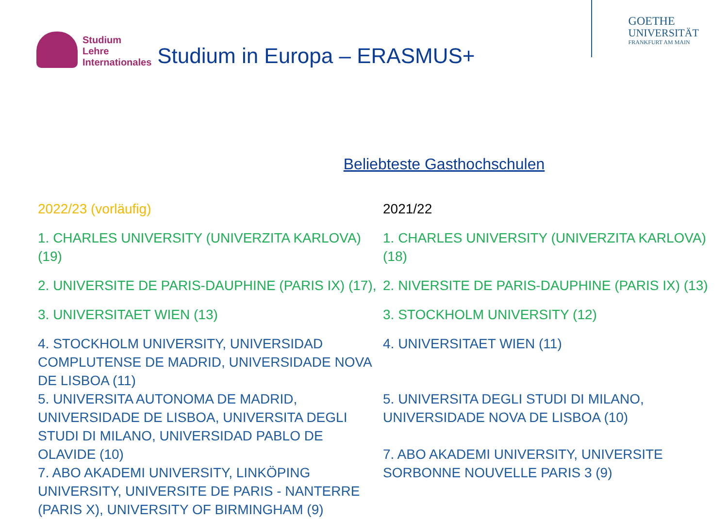Studium
Lehre
Internationales
Studium in Europa – ERASMUS+
GOETHE
UNIVERSITÄT
FRANKFURT AM MAIN
Beliebteste Gasthochschulen
2022/23 (vorläufig)
1. CHARLES UNIVERSITY (UNIVERZITA KARLOVA) (19)
2. UNIVERSITE DE PARIS-DAUPHINE (PARIS IX) (17),
3. UNIVERSITAET WIEN (13)
4. STOCKHOLM UNIVERSITY, UNIVERSIDAD COMPLUTENSE DE MADRID, UNIVERSIDADE NOVA DE LISBOA (11)
5. UNIVERSITA AUTONOMA DE MADRID, UNIVERSIDADE DE LISBOA, UNIVERSITA DEGLI STUDI DI MILANO, UNIVERSIDAD PABLO DE OLAVIDE (10)
7. ABO AKADEMI UNIVERSITY, LINKÖPING UNIVERSITY, UNIVERSITE DE PARIS - NANTERRE (PARIS X), UNIVERSITY OF BIRMINGHAM (9)
2021/22
1. CHARLES UNIVERSITY (UNIVERZITA KARLOVA) (18)
2. NIVERSITE DE PARIS-DAUPHINE (PARIS IX) (13)
3. STOCKHOLM UNIVERSITY (12)
4. UNIVERSITAET WIEN (11)
5. UNIVERSITA DEGLI STUDI DI MILANO, UNIVERSIDADE NOVA DE LISBOA (10)
7. ABO AKADEMI UNIVERSITY, UNIVERSITE SORBONNE NOUVELLE PARIS 3 (9)